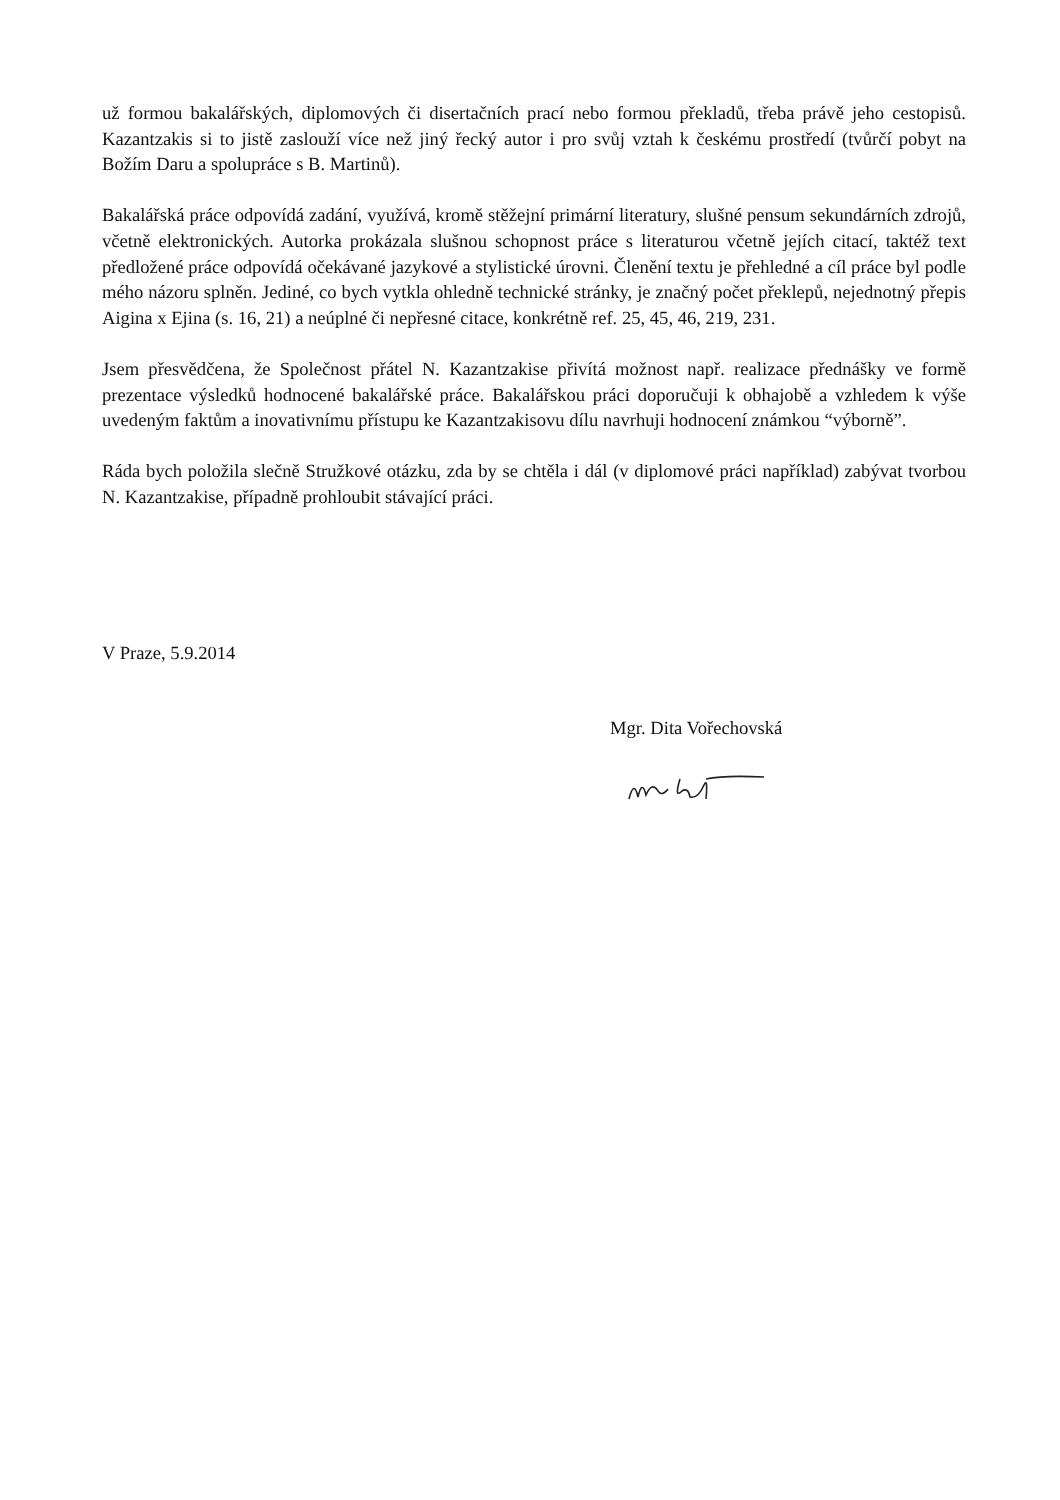už formou bakalářských, diplomových či disertačních prací nebo formou překladů, třeba právě jeho cestopisů. Kazantzakis si to jistě zaslouží více než jiný řecký autor i pro svůj vztah k českému prostředí (tvůrčí pobyt na Božím Daru a spolupráce s B. Martinů).
Bakalářská práce odpovídá zadání, využívá, kromě stěžejní primární literatury, slušné pensum sekundárních zdrojů, včetně elektronických. Autorka prokázala slušnou schopnost práce s literaturou včetně jejích citací, taktéž text předložené práce odpovídá očekávané jazykové a stylistické úrovni. Členění textu je přehledné a cíl práce byl podle mého názoru splněn. Jediné, co bych vytkla ohledně technické stránky, je značný počet překlepů, nejednotný přepis Aigina x Ejina (s. 16, 21) a neúplné či nepřesné citace, konkrétně ref. 25, 45, 46, 219, 231.
Jsem přesvědčena, že Společnost přátel N. Kazantzakise přivítá možnost např. realizace přednášky ve formě prezentace výsledků hodnocené bakalářské práce. Bakalářskou práci doporučuji k obhajobě a vzhledem k výše uvedeným faktům a inovativnímu přístupu ke Kazantzakisovu dílu navrhuji hodnocení známkou “výborně”.
Ráda bych položila slečně Stružkové otázku, zda by se chtěla i dál (v diplomové práci například) zabývat tvorbou N. Kazantzakise, případně prohloubit stávající práci.
V Praze, 5.9.2014
Mgr. Dita Vořechovská